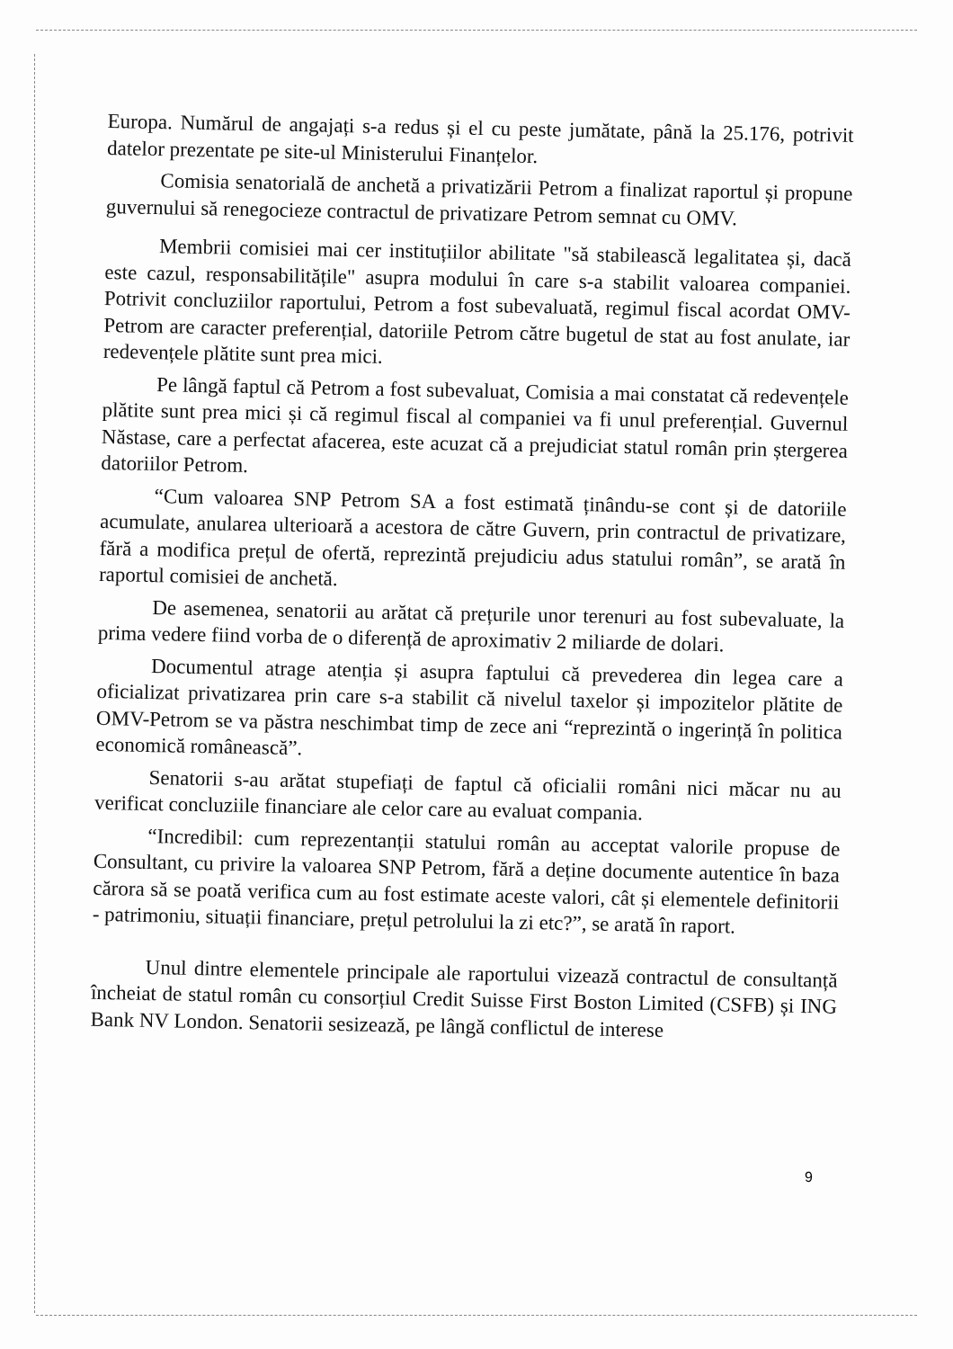Europa. Numărul de angajați s-a redus și el cu peste jumătate, până la 25.176, potrivit datelor prezentate pe site-ul Ministerului Finanțelor.
Comisia senatorială de anchetă a privatizării Petrom a finalizat raportul și propune guvernului să renegocieze contractul de privatizare Petrom semnat cu OMV.
Membrii comisiei mai cer instituțiilor abilitate "să stabilească legalitatea și, dacă este cazul, responsabilitățile" asupra modului în care s-a stabilit valoarea companiei. Potrivit concluziilor raportului, Petrom a fost subevaluată, regimul fiscal acordat OMV-Petrom are caracter preferențial, datoriile Petrom către bugetul de stat au fost anulate, iar redevențele plătite sunt prea mici.
Pe lângă faptul că Petrom a fost subevaluat, Comisia a mai constatat că redevențele plătite sunt prea mici și că regimul fiscal al companiei va fi unul preferențial. Guvernul Năstase, care a perfectat afacerea, este acuzat că a prejudiciat statul român prin ștergerea datoriilor Petrom.
“Cum valoarea SNP Petrom SA a fost estimată ținându-se cont și de datoriile acumulate, anularea ulterioară a acestora de către Guvern, prin contractul de privatizare, fără a modifica prețul de ofertă, reprezintă prejudiciu adus statului român”, se arată în raportul comisiei de anchetă.
De asemenea, senatorii au arătat că prețurile unor terenuri au fost subevaluate, la prima vedere fiind vorba de o diferență de aproximativ 2 miliarde de dolari.
Documentul atrage atenția și asupra faptului că prevederea din legea care a oficializat privatizarea prin care s-a stabilit că nivelul taxelor și impozitelor plătite de OMV-Petrom se va păstra neschimbat timp de zece ani “reprezintă o ingerință în politica economică românească”.
Senatorii s-au arătat stupefiați de faptul că oficialii români nici măcar nu au verificat concluziile financiare ale celor care au evaluat compania.
“Incredibil: cum reprezentanții statului român au acceptat valorile propuse de Consultant, cu privire la valoarea SNP Petrom, fără a deține documente autentice în baza cărora să se poată verifica cum au fost estimate aceste valori, cât și elementele definitorii - patrimoniu, situații financiare, prețul petrolului la zi etc?”, se arată în raport.
Unul dintre elementele principale ale raportului vizează contractul de consultanță încheiat de statul român cu consorțiul Credit Suisse First Boston Limited (CSFB) și ING Bank NV London. Senatorii sesizează, pe lângă conflictul de interese
9